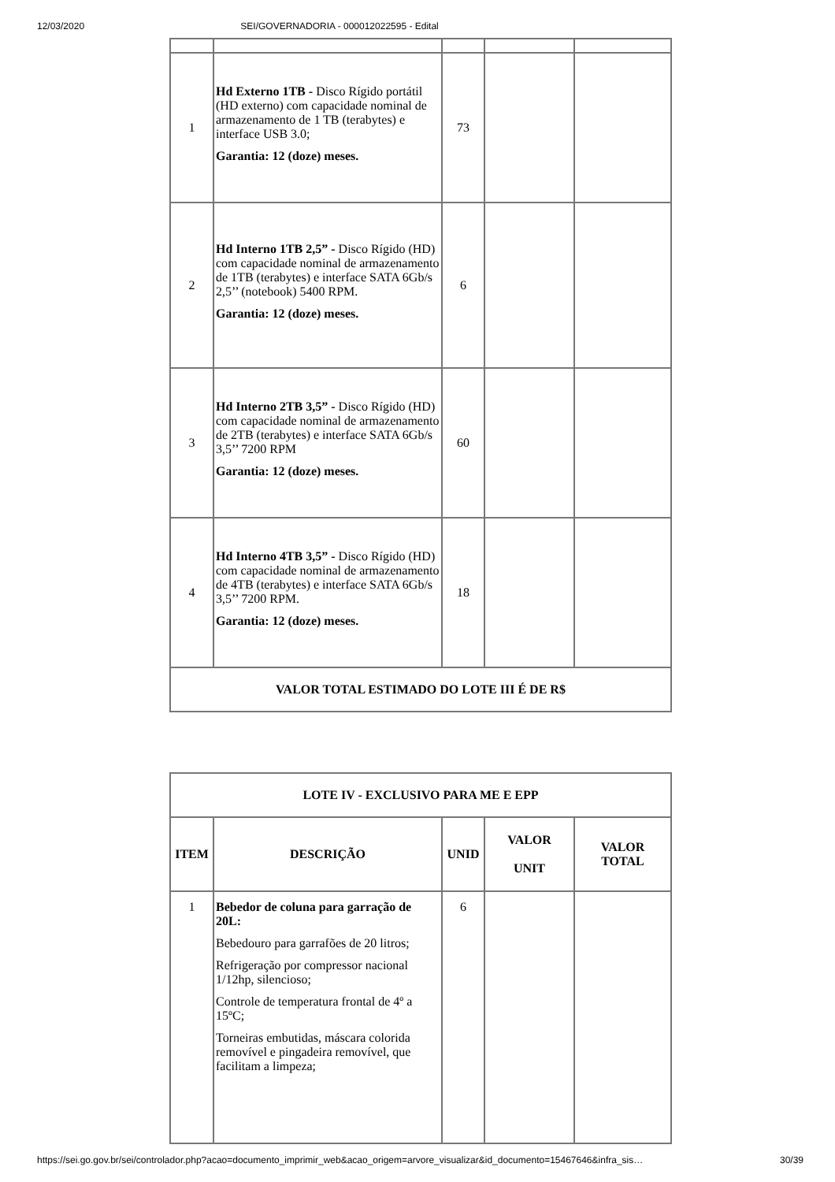12/03/2020 SEI/GOVERNADORIA - 000012022595 - Edital
| 1 | Hd Externo 1TB - Disco Rígido portátil (HD externo) com capacidade nominal de armazenamento de 1 TB (terabytes) e interface USB 3.0; Garantia: 12 (doze) meses. | 73 | | |
| 2 | Hd Interno 1TB 2,5” - Disco Rígido (HD) com capacidade nominal de armazenamento de 1TB (terabytes) e interface SATA 6Gb/s 2,5’’ (notebook) 5400 RPM. Garantia: 12 (doze) meses. | 6 | | |
| 3 | Hd Interno 2TB 3,5” - Disco Rígido (HD) com capacidade nominal de armazenamento de 2TB (terabytes) e interface SATA 6Gb/s 3,5’’ 7200 RPM Garantia: 12 (doze) meses. | 60 | | |
| 4 | Hd Interno 4TB 3,5” - Disco Rígido (HD) com capacidade nominal de armazenamento de 4TB (terabytes) e interface SATA 6Gb/s 3,5’’ 7200 RPM. Garantia: 12 (doze) meses. | 18 | | |
| VALOR TOTAL ESTIMADO DO LOTE III É DE R$ | | | | |
| LOTE IV - EXCLUSIVO PARA ME E EPP | | | | |
| --- | --- | --- | --- | --- |
| ITEM | DESCRIÇÃO | UNID | VALOR UNIT | VALOR TOTAL |
| 1 | Bebedor de coluna para garração de 20L: Bebedouro para garrafões de 20 litros; Refrigeração por compressor nacional 1/12hp, silencioso; Controle de temperatura frontal de 4º a 15ºC; Torneiras embutidas, máscara colorida removível e pingadeira removível, que facilitam a limpeza; | 6 | | |
https://sei.go.gov.br/sei/controlador.php?acao=documento_imprimir_web&acao_origem=arvore_visualizar&id_documento=15467646&infra_sis… 30/39